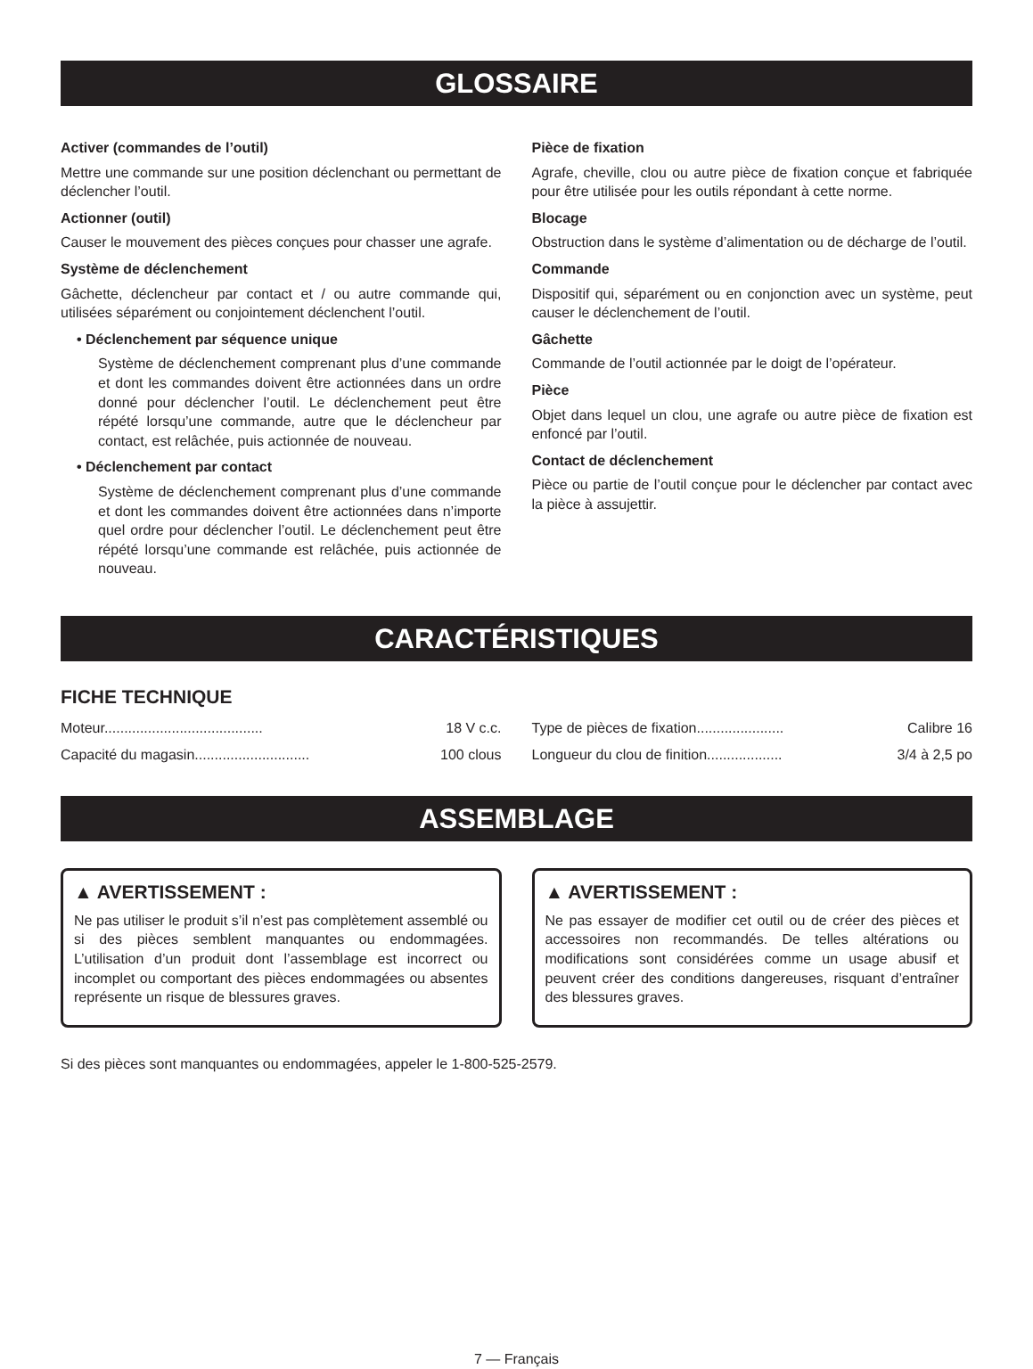GLOSSAIRE
Activer (commandes de l’outil)
Mettre une commande sur une position déclenchant ou permettant de déclencher l’outil.
Actionner (outil)
Causer le mouvement des pièces conçues pour chasser une agrafe.
Système de déclenchement
Gâchette, déclencheur par contact et / ou autre commande qui, utilisées séparément ou conjointement déclenchent l’outil.
• Déclenchement par séquence unique
Système de déclenchement comprenant plus d’une commande et dont les commandes doivent être actionnées dans un ordre donné pour déclencher l’outil. Le déclenchement peut être répété lorsqu’une commande, autre que le déclencheur par contact, est relâchée, puis actionnée de nouveau.
• Déclenchement par contact
Système de déclenchement comprenant plus d’une commande et dont les commandes doivent être actionnées dans n’importe quel ordre pour déclencher l’outil. Le déclenchement peut être répété lorsqu’une commande est relâchée, puis actionnée de nouveau.
Pièce de fixation
Agrafe, cheville, clou ou autre pièce de fixation conçue et fabriquée pour être utilisée pour les outils répondant à cette norme.
Blocage
Obstruction dans le système d’alimentation ou de décharge de l’outil.
Commande
Dispositif qui, séparément ou en conjonction avec un système, peut causer le déclenchement de l’outil.
Gâchette
Commande de l’outil actionnée par le doigt de l’opérateur.
Pièce
Objet dans lequel un clou, une agrafe ou autre pièce de fixation est enfoncé par l’outil.
Contact de déclenchement
Pièce ou partie de l’outil conçue pour le déclencher par contact avec la pièce à assujettir.
CARACTÉRISTIQUES
FICHE TECHNIQUE
Moteur........................................ 18 V c.c.
Capacité du magasin............................. 100 clous
Type de pièces de fixation...................... Calibre 16
Longueur du clou de finition................... 3/4 à 2,5 po
ASSEMBLAGE
▲ AVERTISSEMENT :
Ne pas utiliser le produit s’il n’est pas complètement assemblé ou si des pièces semblent manquantes ou endommagées. L’utilisation d’un produit dont l’assemblage est incorrect ou incomplet ou comportant des pièces endommagées ou absentes représente un risque de blessures graves.
▲ AVERTISSEMENT :
Ne pas essayer de modifier cet outil ou de créer des pièces et accessoires non recommandés. De telles altérations ou modifications sont considérées comme un usage abusif et peuvent créer des conditions dangereuses, risquant d’entraîner des blessures graves.
Si des pièces sont manquantes ou endommagées, appeler le 1-800-525-2579.
7 — Français